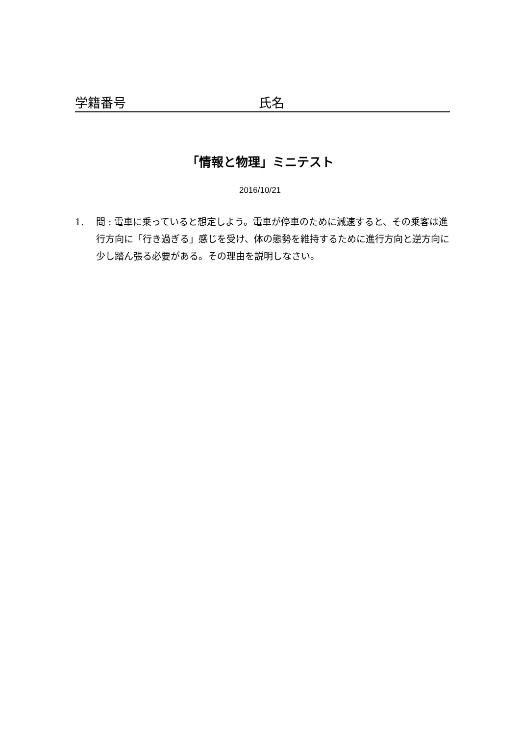学籍番号 氏名
「情報と物理」ミニテスト
2016/10/21
1. 問 : 電車に乗っていると想定しよう。電車が停車のために減速すると、その乗客は進行方向に「行き過ぎる」感じを受け、体の態勢を維持するために進行方向と逆方向に少し踏ん張る必要がある。その理由を説明しなさい。